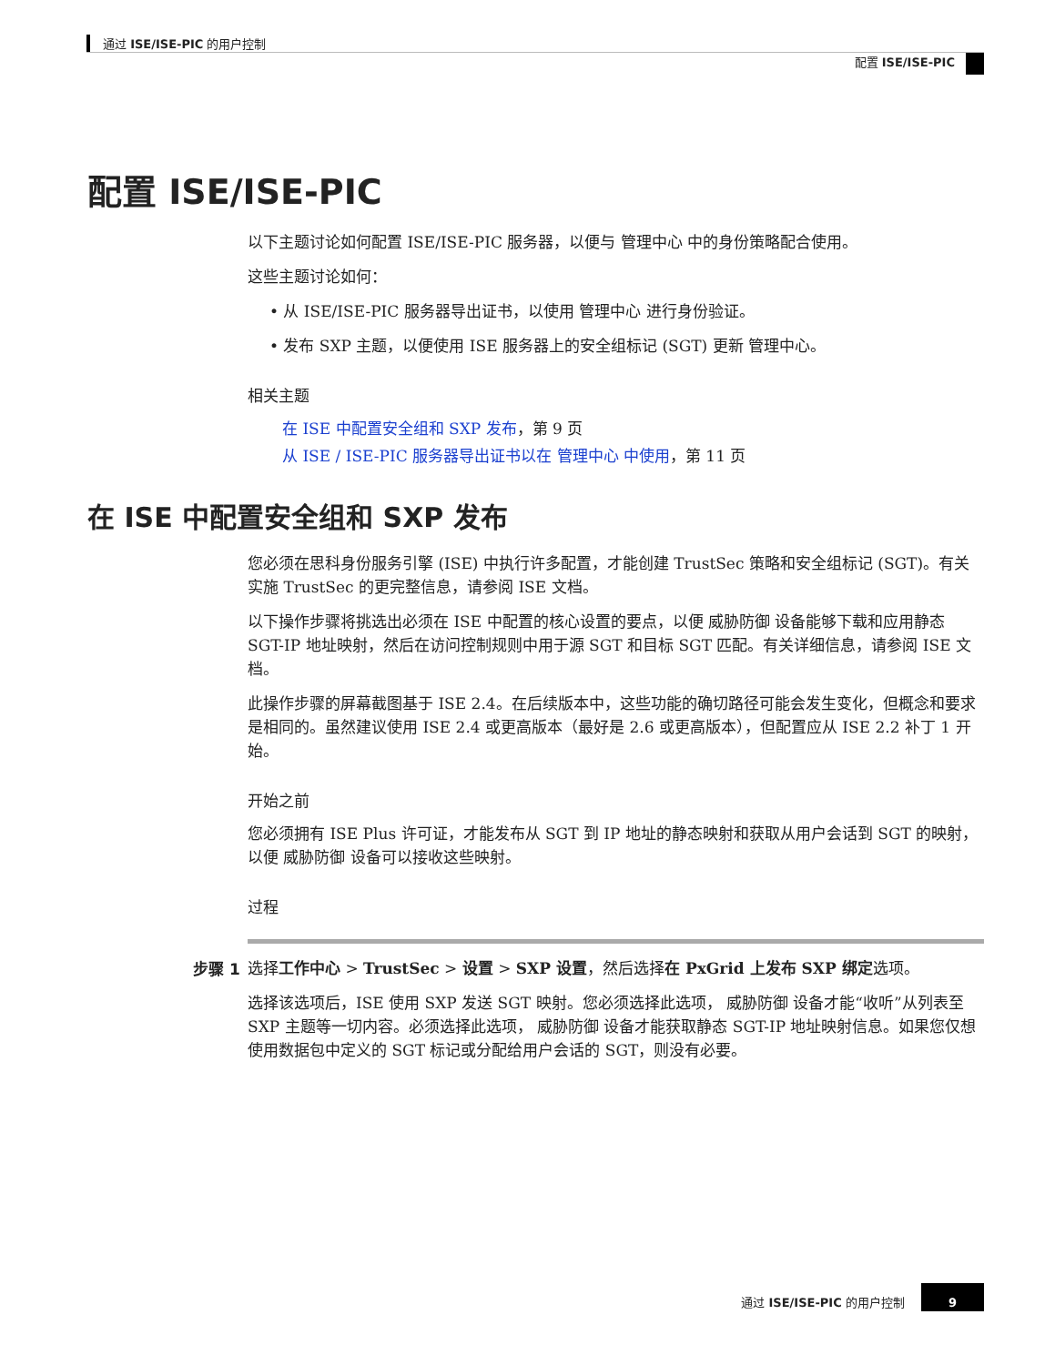通过 ISE/ISE-PIC 的用户控制
配置 ISE/ISE-PIC
配置 ISE/ISE-PIC
以下主题讨论如何配置 ISE/ISE-PIC 服务器，以便与 管理中心 中的身份策略配合使用。
这些主题讨论如何：
• 从 ISE/ISE-PIC 服务器导出证书，以使用 管理中心 进行身份验证。
• 发布 SXP 主题，以便使用 ISE 服务器上的安全组标记 (SGT) 更新 管理中心。
相关主题
在 ISE 中配置安全组和 SXP 发布，第 9 页
从 ISE / ISE-PIC 服务器导出证书以在 管理中心 中使用，第 11 页
在 ISE 中配置安全组和 SXP 发布
您必须在思科身份服务引擎 (ISE) 中执行许多配置，才能创建 TrustSec 策略和安全组标记 (SGT)。有关实施 TrustSec 的更完整信息，请参阅 ISE 文档。
以下操作步骤将挑选出必须在 ISE 中配置的核心设置的要点，以便 威胁防御 设备能够下载和应用静态 SGT-IP 地址映射，然后在访问控制规则中用于源 SGT 和目标 SGT 匹配。有关详细信息，请参阅 ISE 文档。
此操作步骤的屏幕截图基于 ISE 2.4。在后续版本中，这些功能的确切路径可能会发生变化，但概念和要求是相同的。虽然建议使用 ISE 2.4 或更高版本（最好是 2.6 或更高版本），但配置应从 ISE 2.2 补丁 1 开始。
开始之前
您必须拥有 ISE Plus 许可证，才能发布从 SGT 到 IP 地址的静态映射和获取从用户会话到 SGT 的映射，以便 威胁防御 设备可以接收这些映射。
过程
步骤 1
选择工作中心 > TrustSec > 设置 > SXP 设置，然后选择在 PxGrid 上发布 SXP 绑定选项。
选择该选项后，ISE 使用 SXP 发送 SGT 映射。您必须选择此选项， 威胁防御 设备才能“收听”从列表至 SXP 主题等一切内容。必须选择此选项， 威胁防御 设备才能获取静态 SGT-IP 地址映射信息。如果您仅想使用数据包中定义的 SGT 标记或分配给用户会话的 SGT，则没有必要。
通过 ISE/ISE-PIC 的用户控制 9